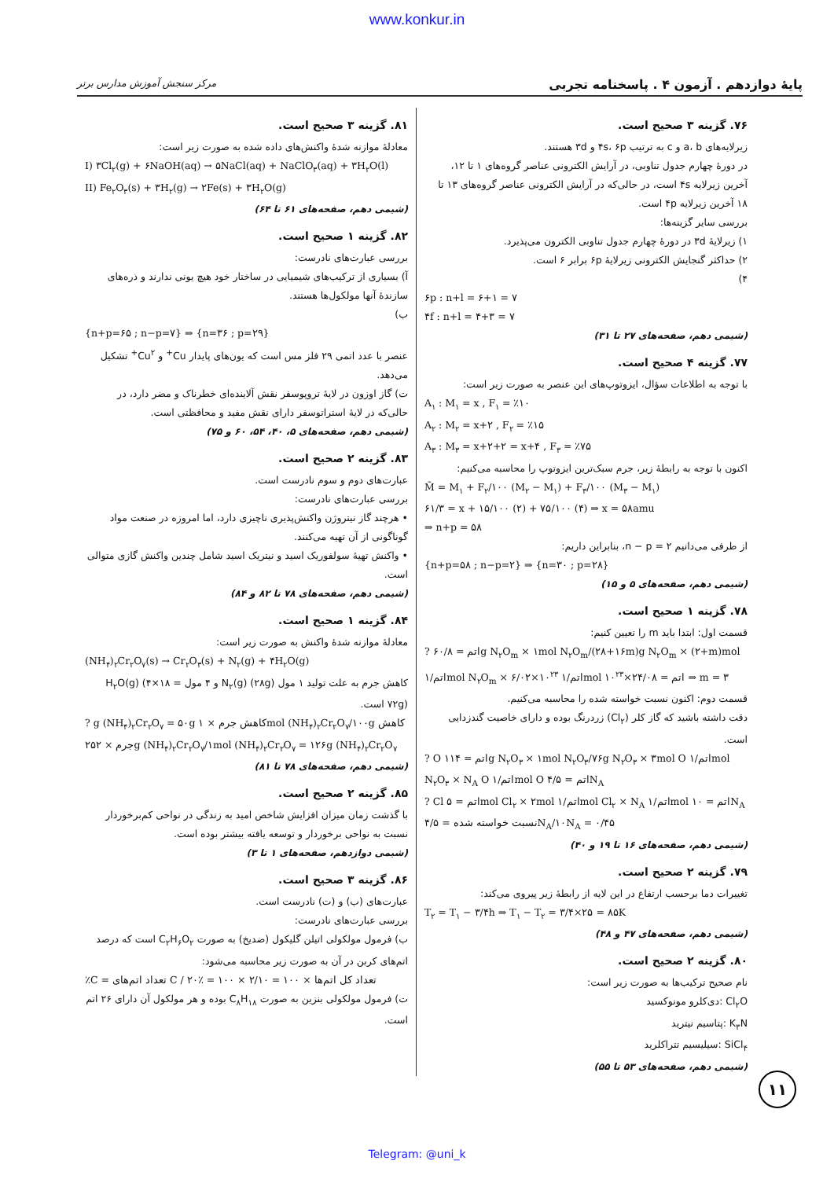www.konkur.in
پایهٔ دوازدهم . آزمون ۴ . پاسخنامه تجربی مرکز سنجش آموزش مدارس برتر
۷۶. گزینه ۳ صحیح است.
زیرلایه‌های a، b و c به ترتیب ۴s، ۶p و ۳d هستند.
در دورهٔ چهارم جدول تناوبی، در آرایش الکترونی عناصر گروه‌های ۱ تا ۱۲، آخرین زیرلایه ۴s است، در حالی‌که در آرایش الکترونی عناصر گروه‌های ۱۳ تا ۱۸ آخرین زیرلایه ۴p است.
بررسی سایر گزینه‌ها:
۱) زیرلایهٔ ۳d در دورهٔ چهارم جدول تناوبی الکترون می‌پذیرد.
۲) حداکثر گنجایش الکترونی زیرلایهٔ ۶p برابر ۶ است.
۴)
۶p : n+l = ۶+۱ = ۷
۴f : n+l = ۴+۳ = ۷
(شیمی دهم، صفحه‌های ۲۷ تا ۳۱)
۷۷. گزینه ۴ صحیح است.
با توجه به اطلاعات سؤال، ایزوتوپ‌های این عنصر به صورت زیر است:
A<sub>۱</sub> : M<sub>۱</sub> = x , F<sub>۱</sub> = ٪۱۰
A<sub>۲</sub> : M<sub>۲</sub> = x+۲ , F<sub>۲</sub> = ٪۱۵
A<sub>۳</sub> : M<sub>۳</sub> = x+۲+۲ = x+۴ , F<sub>۳</sub> = ٪۷۵
اکنون با توجه به رابطهٔ زیر، جرم سبک‌ترین ایزوتوپ را محاسبه می‌کنیم:
M̄ = M<sub>۱</sub> + F<sub>۲</sub>/۱۰۰ (M<sub>۲</sub> − M<sub>۱</sub>) + F<sub>۳</sub>/۱۰۰ (M<sub>۳</sub> − M<sub>۱</sub>)
۶۱/۳ = x + ۱۵/۱۰۰ (۲) + ۷۵/۱۰۰ (۴) ⇒ x = ۵۸amu
⇒ n+p = ۵۸
از طرفی می‌دانیم n − p = ۲، بنابراین داریم:
{n+p=۵۸ ; n−p=۲} ⇒ {n=۳۰ ; p=۲۸}
(شیمی دهم، صفحه‌های ۵ و ۱۵)
۷۸. گزینه ۱ صحیح است.
قسمت اول: ابتدا باید m را تعیین کنیم:
? اتم = ۶۰/۸g N<sub>۲</sub>O<sub>m</sub> × ۱mol N<sub>۲</sub>O<sub>m</sub>/(۲۸+۱۶m)g N<sub>۲</sub>O<sub>m</sub> × (۲+m)mol اتم/۱mol N<sub>۲</sub>O<sub>m</sub> × ۶/۰۲×۱۰<sup>۲۳</sup> اتم/۱mol اتم = ۲۴/۰۸×۱۰<sup>۲۳</sup> ⇒ m = ۳
قسمت دوم: اکنون نسبت خواسته شده را محاسبه می‌کنیم.
دقت داشته باشید که گاز کلر (Cl<sub>۲</sub>) زردرنگ بوده و دارای خاصیت گندزدایی است.
? O اتم = ۱۱۴g N<sub>۲</sub>O<sub>۳</sub> × ۱mol N<sub>۲</sub>O<sub>۳</sub>/۷۶g N<sub>۲</sub>O<sub>۳</sub> × ۳mol O اتم/۱mol N<sub>۲</sub>O<sub>۳</sub> × N<sub>A</sub> O اتم/۱mol O اتم = ۴/۵N<sub>A</sub>
? Cl اتم = ۵mol Cl<sub>۲</sub> × ۲mol اتم/۱mol Cl<sub>۲</sub> × N<sub>A</sub> اتم/۱mol اتم = ۱۰N<sub>A</sub>
نسبت خواسته شده = ۴/۵N<sub>A</sub>/۱۰N<sub>A</sub> = ۰/۴۵
(شیمی دهم، صفحه‌های ۱۶ تا ۱۹ و ۴۰)
۷۹. گزینه ۲ صحیح است.
تغییرات دما برحسب ارتفاع در این لایه از رابطهٔ زیر پیروی می‌کند:
T<sub>۲</sub> = T<sub>۱</sub> − ۳/۴h ⇒ T<sub>۱</sub> − T<sub>۲</sub> = ۳/۴×۲۵ = ۸۵K
(شیمی دهم، صفحه‌های ۴۷ و ۴۸)
۸۰. گزینه ۲ صحیح است.
نام صحیح ترکیب‌ها به صورت زیر است:
Cl<sub>۲</sub>O :دی‌کلرو مونوکسید
K<sub>۳</sub>N :پتاسیم نیترید
SiCl<sub>۴</sub> :سیلیسیم تتراکلرید
(شیمی دهم، صفحه‌های ۵۳ تا ۵۵)
۸۱. گزینه ۳ صحیح است.
معادلهٔ موازنه شدهٔ واکنش‌های داده شده به صورت زیر است:
I) ۳Cl<sub>۲</sub>(g) + ۶NaOH(aq) → ۵NaCl(aq) + NaClO<sub>۳</sub>(aq) + ۳H<sub>۲</sub>O(l)
II) Fe<sub>۲</sub>O<sub>۳</sub>(s) + ۳H<sub>۲</sub>(g) → ۲Fe(s) + ۳H<sub>۲</sub>O(g)
(شیمی دهم، صفحه‌های ۶۱ تا ۶۴)
۸۲. گزینه ۱ صحیح است.
بررسی عبارت‌های نادرست:
آ) بسیاری از ترکیب‌های شیمیایی در ساختار خود هیچ یونی ندارند و ذره‌های سازندهٔ آنها مولکول‌ها هستند.
ب)
{n+p=۶۵ ; n−p=۷} ⇒ {n=۳۶ ; p=۲۹}
عنصر با عدد اتمی ۲۹ فلز مس است که یون‌های پایدار Cu<sup>+</sup> و Cu<sup>۲+</sup> تشکیل می‌دهد.
ت) گاز اوزون در لایهٔ تروپوسفر نقش آلاینده‌ای خطرناک و مضر دارد، در حالی‌که در لایهٔ استراتوسفر دارای نقش مفید و محافظتی است.
(شیمی دهم، صفحه‌های ۵، ۴۰، ۵۴، ۶۰ و ۷۵)
۸۳. گزینه ۲ صحیح است.
عبارت‌های دوم و سوم نادرست است.
بررسی عبارت‌های نادرست:
• هرچند گاز نیتروژن واکنش‌پذیری ناچیزی دارد، اما امروزه در صنعت مواد گوناگونی از آن تهیه می‌کنند.
• واکنش تهیهٔ سولفوریک اسید و نیتریک اسید شامل چندین واکنش گازی متوالی است.
(شیمی دهم، صفحه‌های ۷۸ تا ۸۲ و ۸۴)
۸۴. گزینه ۱ صحیح است.
معادلهٔ موازنه شدهٔ واکنش به صورت زیر است:
(NH<sub>۴</sub>)<sub>۲</sub>Cr<sub>۲</sub>O<sub>۷</sub>(s) → Cr<sub>۲</sub>O<sub>۳</sub>(s) + N<sub>۲</sub>(g) + ۴H<sub>۲</sub>O(g)
کاهش جرم به علت تولید ۱ مول N<sub>۲</sub>(g) (۲۸g) و ۴ مول H<sub>۲</sub>O(g) (۴×۱۸ = ۷۲g) است.
? g (NH<sub>۴</sub>)<sub>۲</sub>Cr<sub>۲</sub>O<sub>۷</sub> = ۵۰g کاهش جرم × ۱mol (NH<sub>۴</sub>)<sub>۲</sub>Cr<sub>۲</sub>O<sub>۷</sub>/۱۰۰g کاهش جرم × ۲۵۲g (NH<sub>۴</sub>)<sub>۲</sub>Cr<sub>۲</sub>O<sub>۷</sub>/۱mol (NH<sub>۴</sub>)<sub>۲</sub>Cr<sub>۲</sub>O<sub>۷</sub> = ۱۲۶g (NH<sub>۴</sub>)<sub>۲</sub>Cr<sub>۲</sub>O<sub>۷</sub>
(شیمی دهم، صفحه‌های ۷۸ تا ۸۱)
۸۵. گزینه ۲ صحیح است.
با گذشت زمان میزان افزایش شاخص امید به زندگی در نواحی کم‌برخوردار نسبت به نواحی برخوردار و توسعه یافته بیشتر بوده است.
(شیمی دوازدهم، صفحه‌های ۱ تا ۳)
۸۶. گزینه ۳ صحیح است.
عبارت‌های (ب) و (ت) نادرست است.
بررسی عبارت‌های نادرست:
ب) فرمول مولکولی اتیلن گلیکول (ضدیخ) به صورت C<sub>۲</sub>H<sub>۶</sub>O<sub>۲</sub> است که درصد اتم‌های کربن در آن به صورت زیر محاسبه می‌شود:
٪C = تعداد اتم‌های C / تعداد کل اتم‌ها × ۱۰۰ = ۲/۱۰ × ۱۰۰ = ٪۲۰
ت) فرمول مولکولی بنزین به صورت C<sub>۸</sub>H<sub>۱۸</sub> بوده و هر مولکول آن دارای ۲۶ اتم است.
۱۱
Telegram: @uni_k